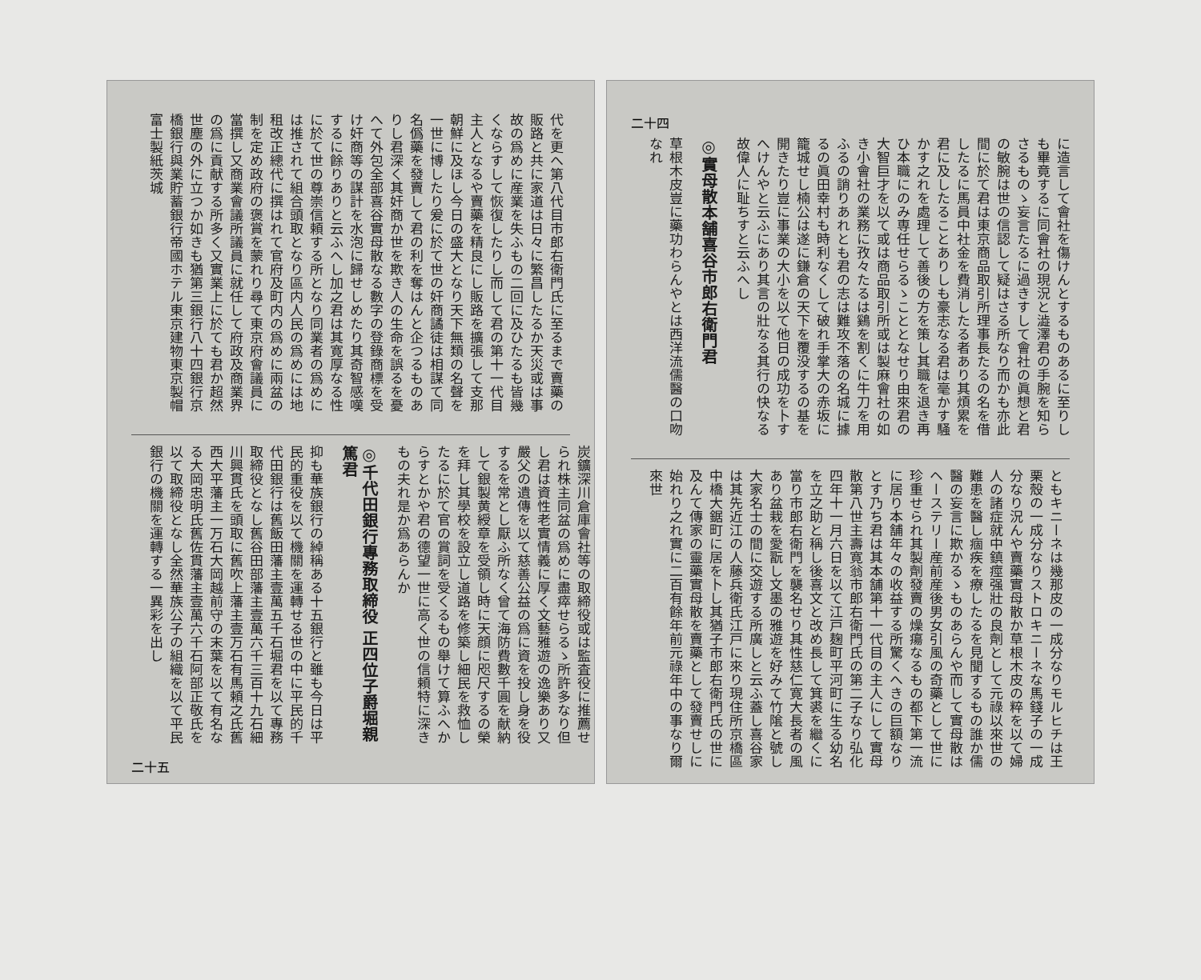二十四
に造言して會社を傷けんとするものあるに至りしも畢竟するに同會社の現況と澁澤君の手腕を知らさるものゝ妄言たるに過きすして會社の眞想と君の敏腕は世の信認して疑はさる所なり而かも亦此間に於て君は東京商品取引所理事長たるの名を借したるに馬員中社金を費消したる者あり其煩累を君に及したることありしも豪志なる君は毫かす騒かす之れを處理して善後の方を策し其職を退き再ひ本職にのみ専任せらるゝこととなせり由來君の大智巨才を以て或は商品取引所或は製麻會社の如き小會社の業務に孜々たるは鷄を割くに牛刀を用ふるの誚りあれとも君の志は難攻不落の名城に據るの眞田幸村も時利なくして破れ手掌大の赤坂に籠城せし楠公は遂に鎌倉の天下を覆没するの基を開きたり豈に事業の大小を以て他日の成功を卜すへけんやと云ふにあり其言の壯なる其行の快なる故偉人に耻ちすと云ふへし
◎實母散本舗喜谷市郎右衛門君
草根木皮豈に藥功わらんやとは西洋流儒醫の口吻なれ
ともキニーネは幾那皮の一成分なりモルヒチは王栗殼の一成分なりストロキニーネな馬錢子の一成分なり況んや賣藥實母散か草根木皮の粹を以て婦人の諸症就中鎮痙强壯の良劑として元祿以來世の難患を醫し痼疾を療したるを見聞するもの誰か儒醫の妄言に欺かるゝものあらんや而して實母散はヘーステリー産前産後男女引風の奇藥として世に珍重せられ其製劑發賣の燥瘍なるもの都下第一流に居り本舗年々の收益する所驚くへきの巨額なりとす乃ち君は其本舗第十一代目の主人にして實母散第八世主壽寛翁市郎右衛門氏の第二子なり弘化四年十一月六日を以て江戸麹町平河町に生る幼名を立之助と稱し後喜文と改め長して箕裘を繼くに當り市郎右衛門を襲名せり其性慈仁寛大長者の風あり盆栽を愛翫し文墨の雅遊を好みて竹隂と號し大家名士の間に交遊する所廣しと云ふ蓋し喜谷家は其先近江の人藤兵衛氏江戸に來り現住所京橋區中橋大鋸町に居を卜し其猶子市郎右衛門氏の世に及んて傳家の靈藥實母散を賣藥として發賣せしに始れり之れ實に二百有餘年前元祿年中の事なり爾來世
代を更へ第八代目市郎右衛門氏に至るまで賣藥の販路と共に家道は日々に繁昌したるか天災或は事故の爲めに産業を失ふもの二回に及ひたるも皆幾くならすして恢復したりし而して君の第十一代目主人となるや賣藥を精良にし販路を擴張して支那朝鮮に及ほし今日の盛大となり天下無類の名聲を一世に博したり爰に於て世の奸商譎徒は相謀て同名僞藥を發賣して君の利を奪はんと企つるものありし君深く其奸商か世を欺き人の生命を誤るを憂へて外包全部喜谷實母散なる數字の登錄商標を受け奸商等の謀計を水泡に歸せしめたり其奇智感嘆するに餘りありと云ふへし加之君は其寛厚なる性に於て世の尊崇信頼する所となり同業者の爲めには推されて組合頭取となり區内人民の爲めには地租改正總代に撰はれて官府及町内の爲めに兩盆の制を定め政府の褒賞を蒙れり尋て東京府會議員に當撰し又商業會議所議員に就任して府政及商業界の爲に貢献する所多く又實業上に於ても君か超然世塵の外に立つか如きも猶第三銀行八十四銀行京橋銀行與業貯蓄銀行帝國ホテル東京建物東京製帽富士製紙茨城
炭鑛深川倉庫會社等の取締役或は監査役に推薦せられ株主同盆の爲めに盡瘁せらるゝ所許多なり但し君は資性老實情義に厚く文藝雅遊の逸樂あり又嚴父の遺傳を以て慈善公益の爲に資を投し身を役するを常とし厭ふ所なく曾て海防費數千圓を献納して銀製黄綬章を受領し時に天顔に咫尺するの榮を拜し其學校を設立し道路を修築し細民を救恤したるに於て官の賞詞を受くるもの舉けて算ふへからすとかや君の德望一世に高く世の信頼特に深きもの夫れ是か爲あらんか
◎千代田銀行專務取締役 正四位子爵堀親篤君
抑も華族銀行の綽稱ある十五銀行と雖も今日は平民的重役を以て機關を運轉せる世の中に平民的千代田銀行は舊飯田藩主壹萬五千石堀君を以て專務取締役となし舊谷田部藩主壹萬六千三百十九石細川興貫氏を頭取に舊吹上藩主壹万石有馬頼之氏舊西大平藩主一万石大岡越前守の末葉を以て有名なる大岡忠明氏舊佐貫藩主壹萬六千石阿部正敬氏を以て取締役となし全然華族公子の組織を以て平民銀行の機關を運轉する一異彩を出し
二十五